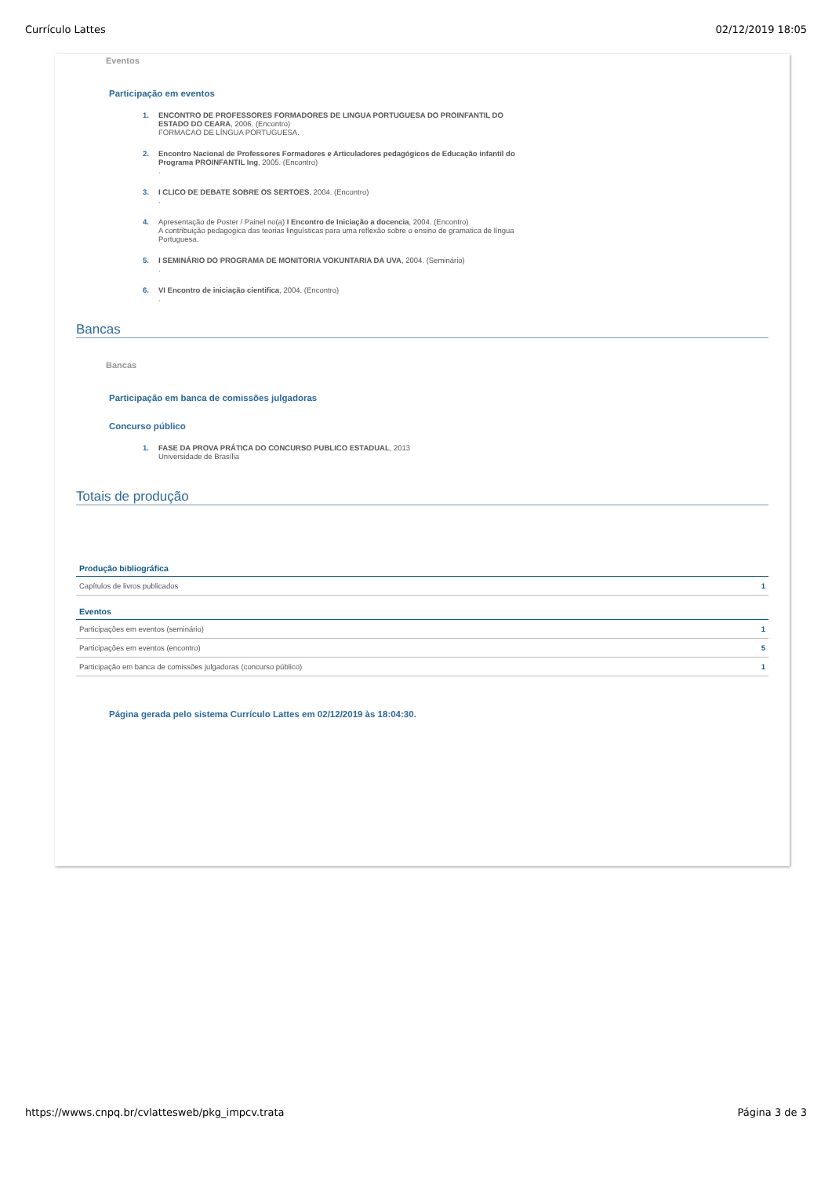Currículo Lattes 02/12/2019 18:05
Eventos
Participação em eventos
1. ENCONTRO DE PROFESSORES FORMADORES DE LINGUA PORTUGUESA DO PROINFANTIL DO ESTADO DO CEARA, 2006. (Encontro)
FORMACAO DE LÍNGUA PORTUGUESA.
2. Encontro Nacional de Professores Formadores e Articuladores pedagógicos de Educação infantil do Programa PROINFANTIL Ing, 2005. (Encontro)
.
3. I CLICO DE DEBATE SOBRE OS SERTOES, 2004. (Encontro)
.
4. Apresentação de Poster / Painel no(a) I Encontro de Iniciação a docencia, 2004. (Encontro)
A contribuição pedagogica das teorias linguísticas para uma reflexão sobre o ensino de gramatica de língua Portuguesa.
5. I SEMINÁRIO DO PROGRAMA DE MONITORIA VOKUNTARIA DA UVA, 2004. (Seminário)
.
6. VI Encontro de iniciação cientifica, 2004. (Encontro)
.
Bancas
Bancas
Participação em banca de comissões julgadoras
Concurso público
1. FASE DA PROVA PRÁTICA DO CONCURSO PUBLICO ESTADUAL, 2013
Universidade de Brasília
Totais de produção
| Produção bibliográfica | |
| --- | --- |
| Capítulos de livros publicados | 1 |
| Eventos | |
| Participações em eventos (seminário) | 1 |
| Participações em eventos (encontro) | 5 |
| Participação em banca de comissões julgadoras (concurso público) | 1 |
Página gerada pelo sistema Currículo Lattes em 02/12/2019 às 18:04:30.
https://wwws.cnpq.br/cvlattesweb/pkg_impcv.trata Página 3 de 3